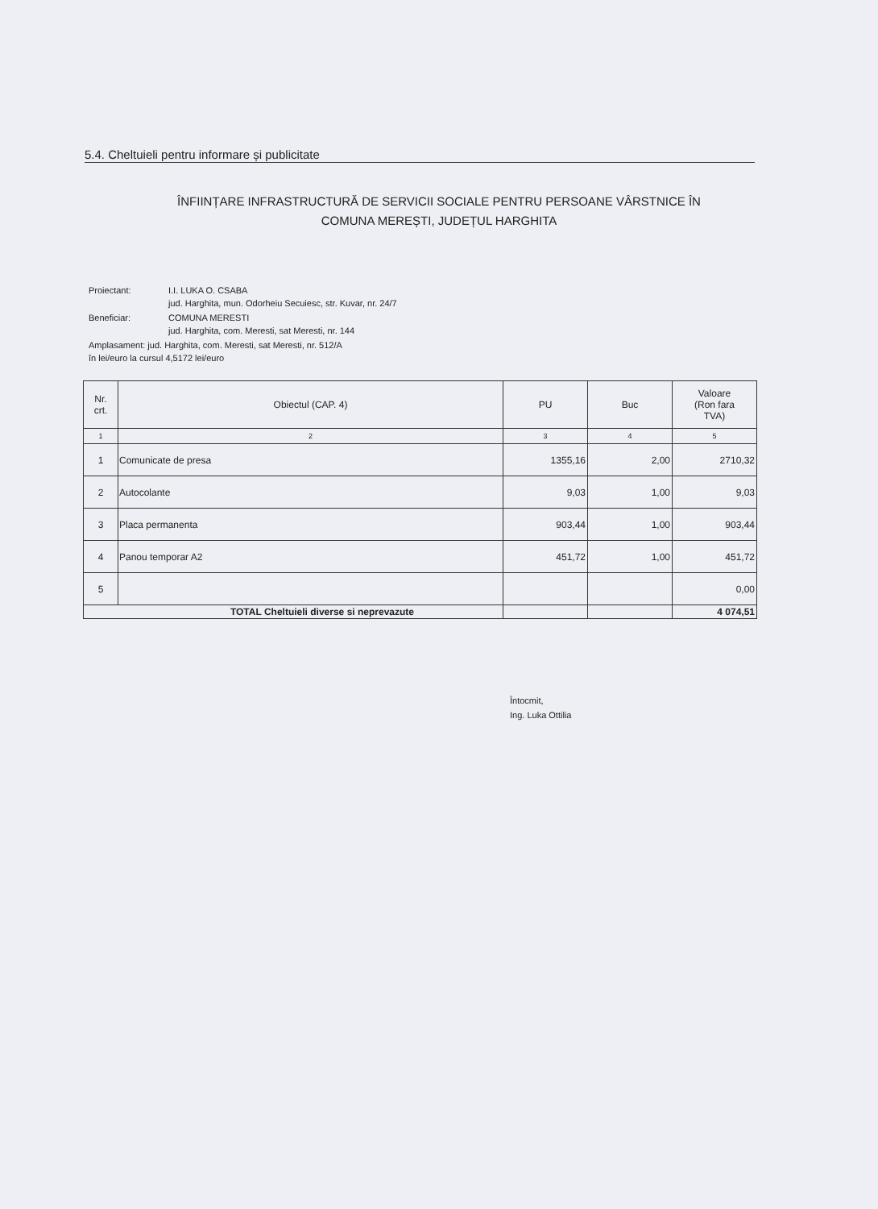5.4. Cheltuieli pentru informare și publicitate
ÎNFIINȚARE INFRASTRUCTURĂ DE SERVICII SOCIALE PENTRU PERSOANE VÂRSTNICE ÎN
COMUNA MEREȘTI, JUDEȚUL HARGHITA
| Proiectant: | I.I. LUKA O. CSABA jud. Harghita, mun. Odorheiu Secuiesc, str. Kuvar, nr. 24/7 |
| Beneficiar: | COMUNA MERESTI jud. Harghita, com. Meresti, sat Meresti, nr. 144 |
| Amplasament: jud. Harghita, com. Meresti, sat Meresti, nr. 512/A în lei/euro la cursul 4,5172 lei/euro | |
| Nr. crt. | Obiectul (CAP. 4) | PU | Buc | Valoare (Ron fara TVA) |
| --- | --- | --- | --- | --- |
| 1 | 2 | 3 | 4 | 5 |
| 1 | Comunicate de presa | 1355,16 | 2,00 | 2710,32 |
| 2 | Autocolante | 9,03 | 1,00 | 9,03 |
| 3 | Placa permanenta | 903,44 | 1,00 | 903,44 |
| 4 | Panou temporar A2 | 451,72 | 1,00 | 451,72 |
| 5 | | | | 0,00 |
| TOTAL Cheltuieli diverse si neprevazute | | | | 4 074,51 |
Întocmit,
Ing. Luka Ottilia